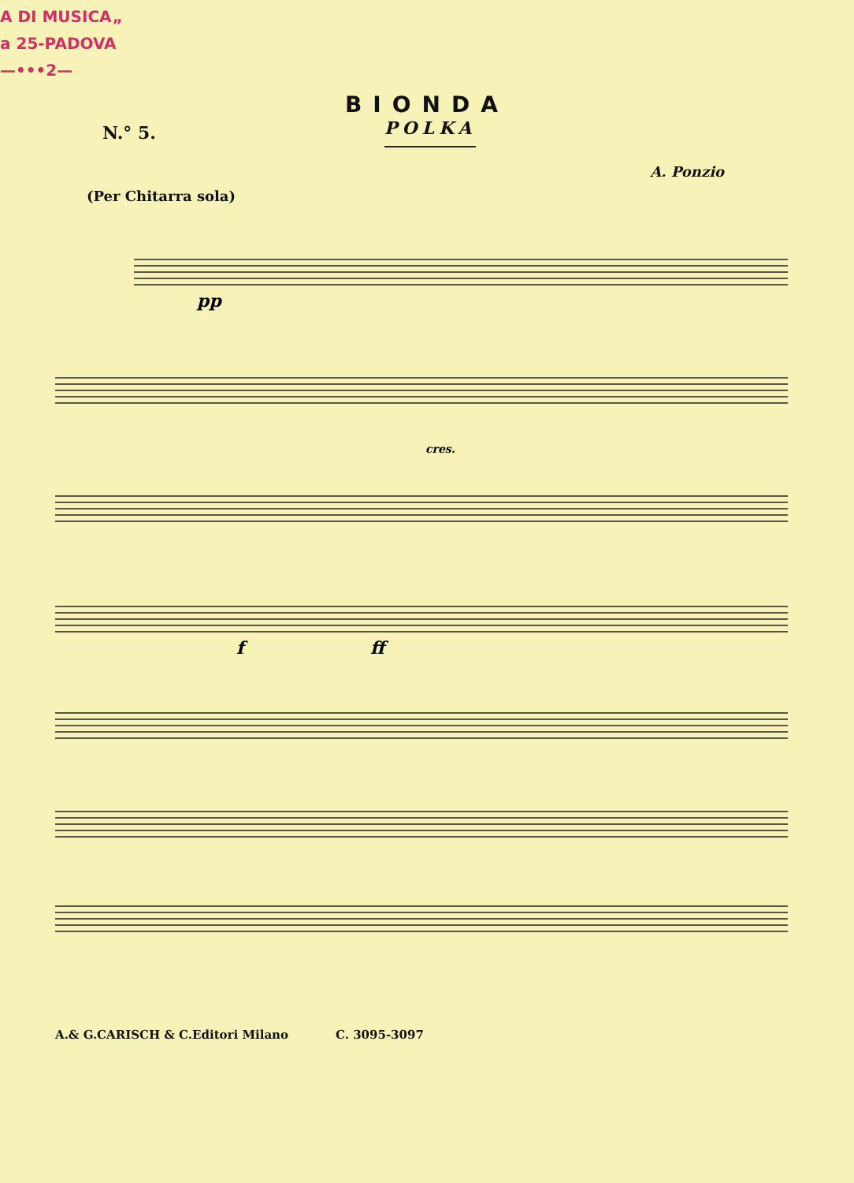A DI MUSICA„
a 25-PADOVA
—•••2—
BIONDA
N.° 5. POLKA
A. Ponzio
(Per Chitarra sola)
pp
cres.
f
ff
A.& G.CARISCH & C.Editori Milano C. 3095-3097